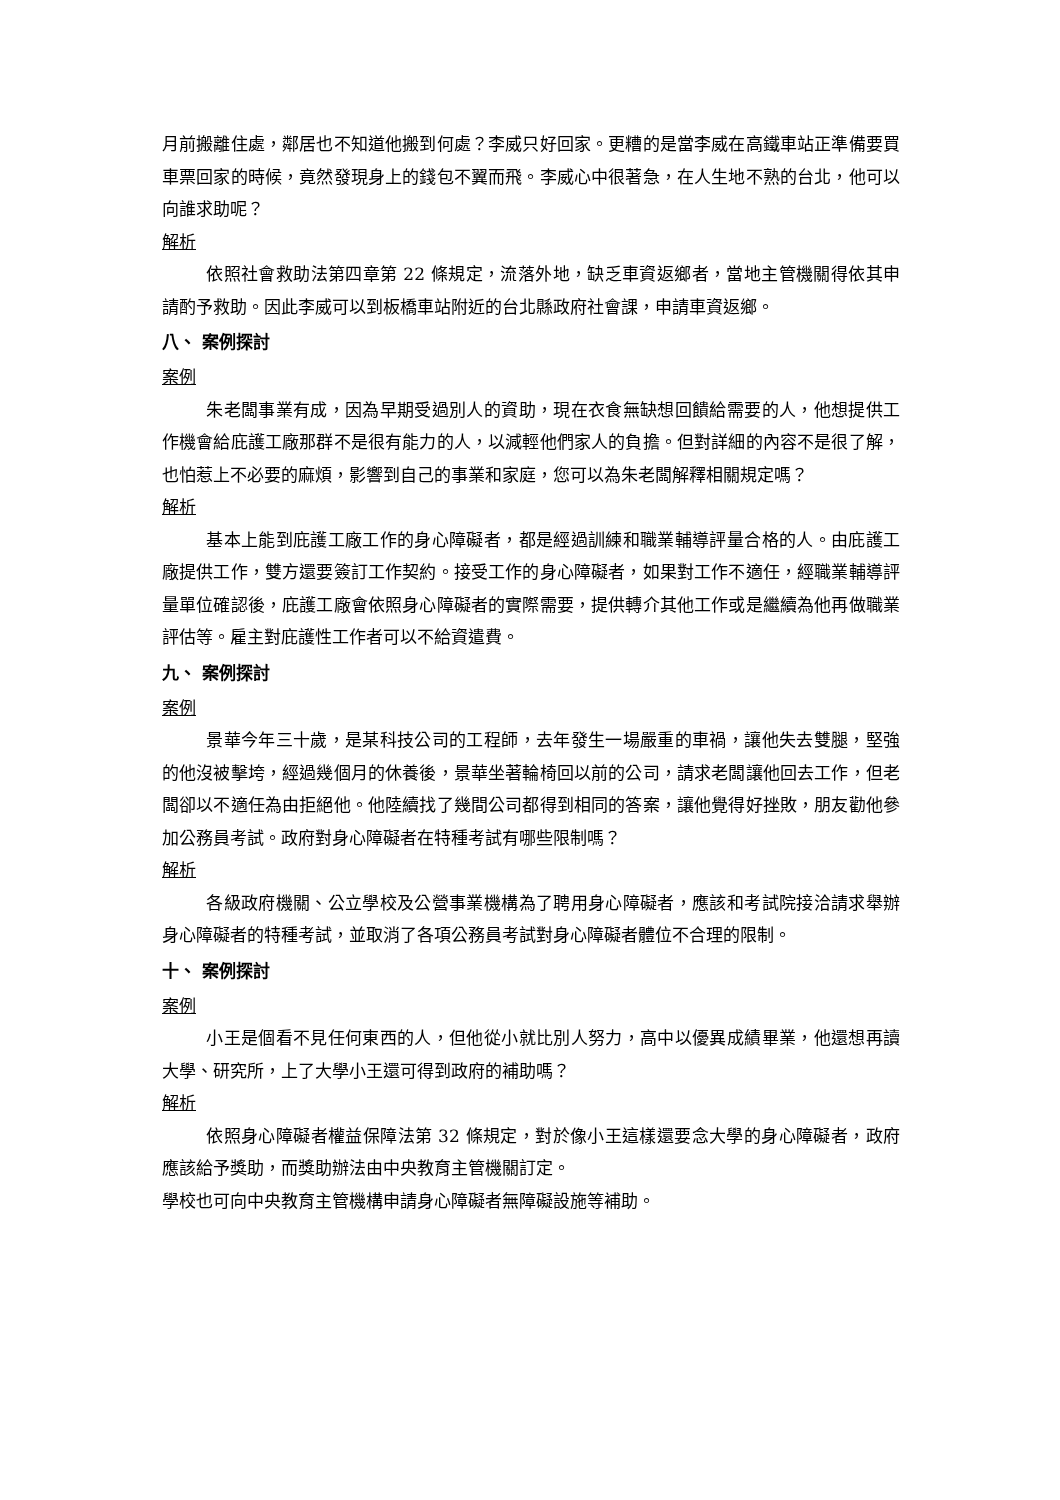月前搬離住處，鄰居也不知道他搬到何處？李威只好回家。更糟的是當李威在高鐵車站正準備要買車票回家的時候，竟然發現身上的錢包不翼而飛。李威心中很著急，在人生地不熟的台北，他可以向誰求助呢？
解析
依照社會救助法第四章第 22 條規定，流落外地，缺乏車資返鄉者，當地主管機關得依其申請酌予救助。因此李威可以到板橋車站附近的台北縣政府社會課，申請車資返鄉。
八、 案例探討
案例
朱老闆事業有成，因為早期受過別人的資助，現在衣食無缺想回饋給需要的人，他想提供工作機會給庇護工廠那群不是很有能力的人，以減輕他們家人的負擔。但對詳細的內容不是很了解，也怕惹上不必要的麻煩，影響到自己的事業和家庭，您可以為朱老闆解釋相關規定嗎？
解析
基本上能到庇護工廠工作的身心障礙者，都是經過訓練和職業輔導評量合格的人。由庇護工廠提供工作，雙方還要簽訂工作契約。接受工作的身心障礙者，如果對工作不適任，經職業輔導評量單位確認後，庇護工廠會依照身心障礙者的實際需要，提供轉介其他工作或是繼續為他再做職業評估等。雇主對庇護性工作者可以不給資遣費。
九、 案例探討
案例
景華今年三十歲，是某科技公司的工程師，去年發生一場嚴重的車禍，讓他失去雙腿，堅強的他沒被擊垮，經過幾個月的休養後，景華坐著輪椅回以前的公司，請求老闆讓他回去工作，但老闆卻以不適任為由拒絕他。他陸續找了幾間公司都得到相同的答案，讓他覺得好挫敗，朋友勸他參加公務員考試。政府對身心障礙者在特種考試有哪些限制嗎？
解析
各級政府機關、公立學校及公營事業機構為了聘用身心障礙者，應該和考試院接洽請求舉辦身心障礙者的特種考試，並取消了各項公務員考試對身心障礙者體位不合理的限制。
十、 案例探討
案例
小王是個看不見任何東西的人，但他從小就比別人努力，高中以優異成績畢業，他還想再讀大學、研究所，上了大學小王還可得到政府的補助嗎？
解析
依照身心障礙者權益保障法第 32 條規定，對於像小王這樣還要念大學的身心障礙者，政府應該給予獎助，而獎助辦法由中央教育主管機關訂定。
學校也可向中央教育主管機構申請身心障礙者無障礙設施等補助。